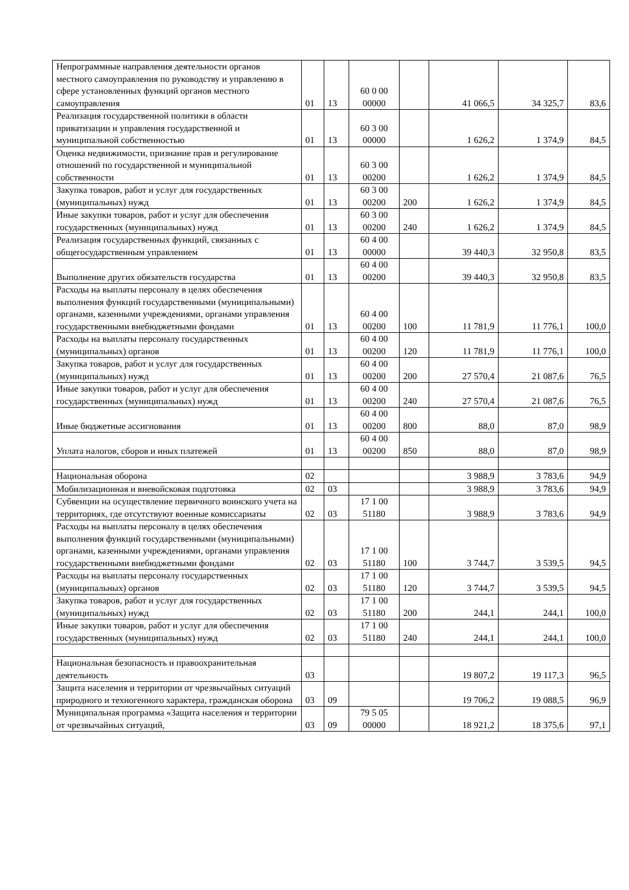| Непрограммные направления деятельности органов местного самоуправления по руководству и управлению в сфере установленных функций органов местного самоуправления | 01 | 13 | 60 0 00 00000 | | 41 066,5 | 34 325,7 | 83,6 |
| Реализация государственной политики в области приватизации и управления государственной и муниципальной собственностью | 01 | 13 | 60 3 00 00000 | | 1 626,2 | 1 374,9 | 84,5 |
| Оценка недвижимости, признание прав и регулирование отношений по государственной и муниципальной собственности | 01 | 13 | 60 3 00 00200 | | 1 626,2 | 1 374,9 | 84,5 |
| Закупка товаров, работ и услуг для государственных (муниципальных) нужд | 01 | 13 | 60 3 00 00200 | 200 | 1 626,2 | 1 374,9 | 84,5 |
| Иные закупки товаров, работ и услуг для обеспечения государственных (муниципальных) нужд | 01 | 13 | 60 3 00 00200 | 240 | 1 626,2 | 1 374,9 | 84,5 |
| Реализация государственных функций, связанных с общегосударственным управлением | 01 | 13 | 60 4 00 00000 | | 39 440,3 | 32 950,8 | 83,5 |
| Выполнение других обязательств государства | 01 | 13 | 60 4 00 00200 | | 39 440,3 | 32 950,8 | 83,5 |
| Расходы на выплаты персоналу в целях обеспечения выполнения функций государственными (муниципальными) органами, казенными учреждениями, органами управления государственными внебюджетными фондами | 01 | 13 | 60 4 00 00200 | 100 | 11 781,9 | 11 776,1 | 100,0 |
| Расходы на выплаты персоналу государственных (муниципальных) органов | 01 | 13 | 60 4 00 00200 | 120 | 11 781,9 | 11 776,1 | 100,0 |
| Закупка товаров, работ и услуг для государственных (муниципальных) нужд | 01 | 13 | 60 4 00 00200 | 200 | 27 570,4 | 21 087,6 | 76,5 |
| Иные закупки товаров, работ и услуг для обеспечения государственных (муниципальных) нужд | 01 | 13 | 60 4 00 00200 | 240 | 27 570,4 | 21 087,6 | 76,5 |
| Иные бюджетные ассигнования | 01 | 13 | 60 4 00 00200 | 800 | 88,0 | 87,0 | 98,9 |
| Уплата налогов, сборов и иных платежей | 01 | 13 | 60 4 00 00200 | 850 | 88,0 | 87,0 | 98,9 |
| Национальная оборона | 02 | | | | 3 988,9 | 3 783,6 | 94,9 |
| Мобилизационная и вневойсковая подготовка | 02 | 03 | | | 3 988,9 | 3 783,6 | 94,9 |
| Субвенции на осуществление первичного воинского учета на территориях, где отсутствуют военные комиссариаты | 02 | 03 | 17 1 00 51180 | | 3 988,9 | 3 783,6 | 94,9 |
| Расходы на выплаты персоналу в целях обеспечения выполнения функций государственными (муниципальными) органами, казенными учреждениями, органами управления государственными внебюджетными фондами | 02 | 03 | 17 1 00 51180 | 100 | 3 744,7 | 3 539,5 | 94,5 |
| Расходы на выплаты персоналу государственных (муниципальных) органов | 02 | 03 | 17 1 00 51180 | 120 | 3 744,7 | 3 539,5 | 94,5 |
| Закупка товаров, работ и услуг для государственных (муниципальных) нужд | 02 | 03 | 17 1 00 51180 | 200 | 244,1 | 244,1 | 100,0 |
| Иные закупки товаров, работ и услуг для обеспечения государственных (муниципальных) нужд | 02 | 03 | 17 1 00 51180 | 240 | 244,1 | 244,1 | 100,0 |
| Национальная безопасность и правоохранительная деятельность | 03 | | | | 19 807,2 | 19 117,3 | 96,5 |
| Защита населения и территории от чрезвычайных ситуаций природного и техногенного характера, гражданская оборона | 03 | 09 | | | 19 706,2 | 19 088,5 | 96,9 |
| Муниципальная программа «Защита населения и территории от чрезвычайных ситуаций, | 03 | 09 | 79 5 05 00000 | | 18 921,2 | 18 375,6 | 97,1 |